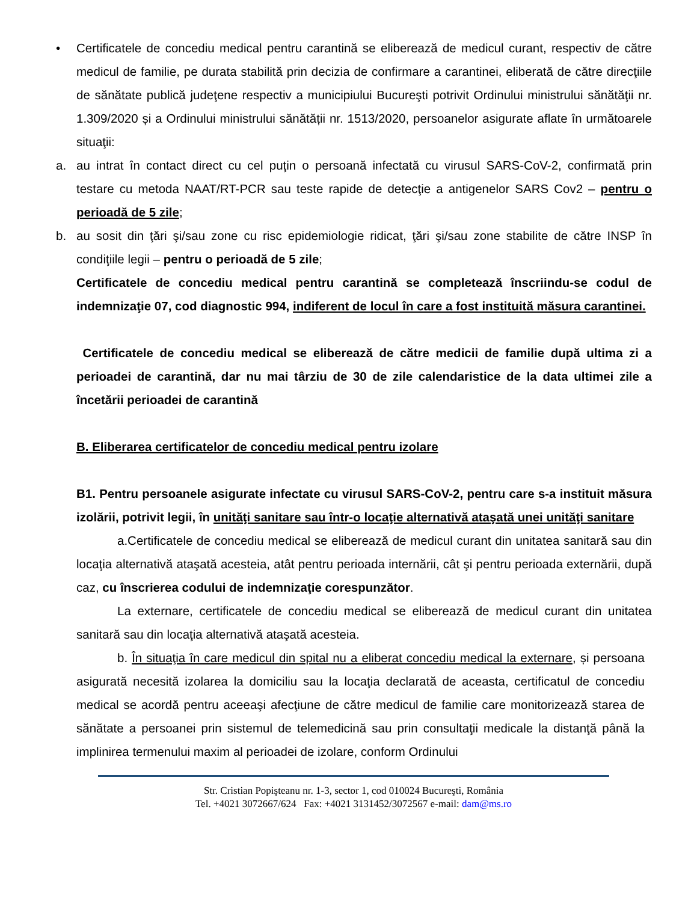• Certificatele de concediu medical pentru carantină se eliberează de medicul curant, respectiv de către medicul de familie, pe durata stabilită prin decizia de confirmare a carantinei, eliberată de către direcţiile de sănătate publică judeţene respectiv a municipiului Bucureşti potrivit Ordinului ministrului sănătăţii nr. 1.309/2020 și a Ordinului ministrului sănătății nr. 1513/2020, persoanelor asigurate aflate în următoarele situaţii:
a. au intrat în contact direct cu cel puţin o persoană infectată cu virusul SARS-CoV-2, confirmată prin testare cu metoda NAAT/RT-PCR sau teste rapide de detecţie a antigenelor SARS Cov2 – pentru o perioadă de 5 zile;
b. au sosit din ţări şi/sau zone cu risc epidemiologie ridicat, ţări şi/sau zone stabilite de către INSP în condiţiile legii – pentru o perioadă de 5 zile;
Certificatele de concediu medical pentru carantină se completează înscriindu-se codul de indemnizaţie 07, cod diagnostic 994, indiferent de locul în care a fost instituită măsura carantinei.
Certificatele de concediu medical se eliberează de către medicii de familie după ultima zi a perioadei de carantină, dar nu mai târziu de 30 de zile calendaristice de la data ultimei zile a încetării perioadei de carantină
B. Eliberarea certificatelor de concediu medical pentru izolare
B1. Pentru persoanele asigurate infectate cu virusul SARS-CoV-2, pentru care s-a instituit măsura izolării, potrivit legii, în unităţi sanitare sau într-o locaţie alternativă ataşată unei unităţi sanitare
a.Certificatele de concediu medical se eliberează de medicul curant din unitatea sanitară sau din locaţia alternativă ataşată acesteia, atât pentru perioada internării, cât şi pentru perioada externării, după caz, cu înscrierea codului de indemnizaţie corespunzător.
La externare, certificatele de concediu medical se eliberează de medicul curant din unitatea sanitară sau din locaţia alternativă ataşată acesteia.
b. În situaţia în care medicul din spital nu a eliberat concediu medical la externare, și persoana asigurată necesită izolarea la domiciliu sau la locaţia declarată de aceasta, certificatul de concediu medical se acordă pentru aceeaşi afecţiune de către medicul de familie care monitorizează starea de sănătate a persoanei prin sistemul de telemedicină sau prin consultaţii medicale la distanţă până la implinirea termenului maxim al perioadei de izolare, conform Ordinului
Str. Cristian Popişteanu nr. 1-3, sector 1, cod 010024 Bucureşti, România
Tel. +4021 3072667/624 Fax: +4021 3131452/3072567 e-mail: dam@ms.ro